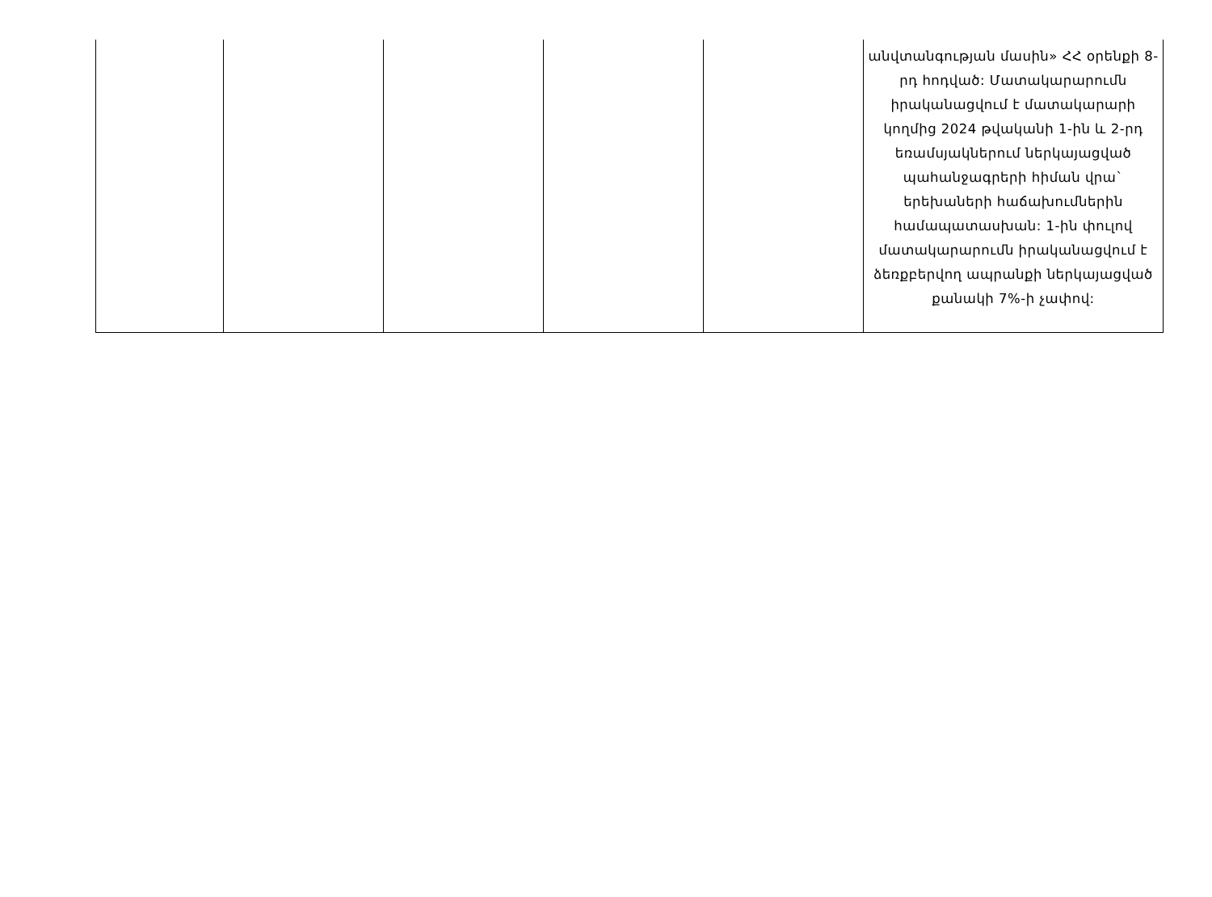| | | | | | անվտանգության մասին» ՀՀ օրենքի 8-րդ հոդված: Մատակարարումն իրականացվում է մատակարարի կողմից 2024 թվականի 1-ին և 2-րդ եռամսյակներում ներկայացված պահանջագրերի հիման վրա` երեխաների հաճախումներին համապատասխան: 1-ին փուլով մատակարարումն իրականացվում է ձեռքբերվող ապրանքի ներկայացված քանակի 7%-ի չափով: |